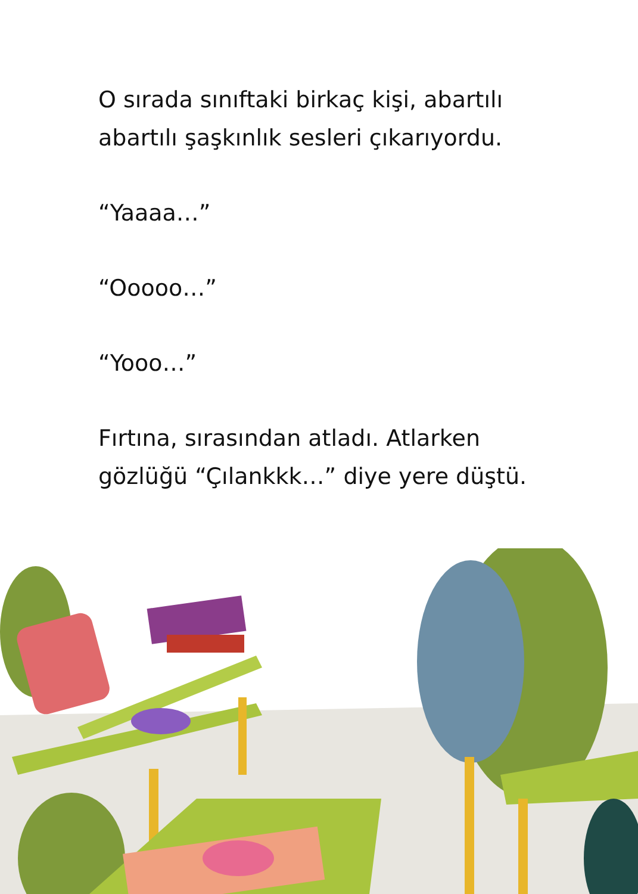O sırada sınıftaki birkaç kişi, abartılı
abartılı şaşkınlık sesleri çıkarıyordu.
“Yaaaa…”
“Ooooo…”
“Yooo…”
Fırtına, sırasından atladı. Atlarken
gözlüğü “Çılankkk…” diye yere düştü.